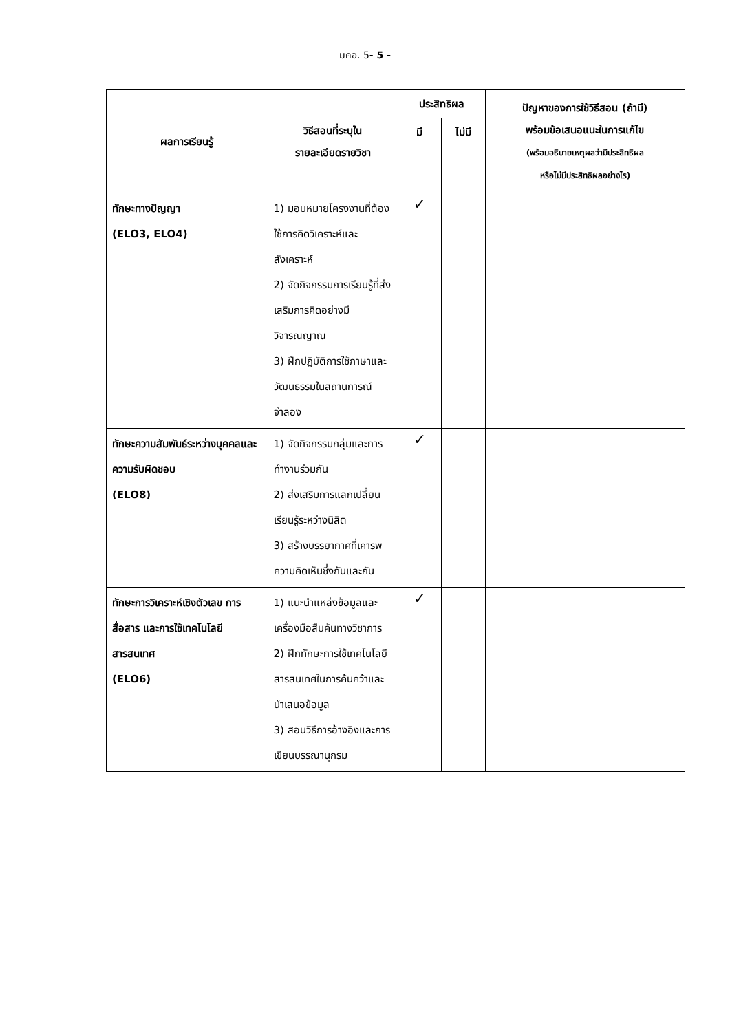มคอ. 5- 5 -
| ผลการเรียนรู้ | วิธีสอนที่ระบุใน รายละเอียดรายวิชา | ประสิทธิผล | | ปัญหาของการใช้วิธีสอน (ถ้ามี) พร้อมข้อเสนอแนะในการแก้ไข (พร้อมอธิบายเหตุผลว่ามีประสิทธิผล หรือไม่มีประสิทธิผลอย่างไร) |
| --- | --- | --- | --- | --- |
| | | มี | ไม่มี | |
| ทักษะทางปัญญา (ELO3, ELO4) | 1) มอบหมายโครงงานที่ต้องใช้การคิดวิเคราะห์และสังเคราะห์ 2) จัดกิจกรรมการเรียนรู้ที่ส่งเสริมการคิดอย่างมีวิจารณญาณ 3) ฝึกปฏิบัติการใช้ภาษาและวัฒนธรรมในสถานการณ์จำลอง | ✓ | | |
| ทักษะความสัมพันธ์ระหว่างบุคคลและความรับผิดชอบ (ELO8) | 1) จัดกิจกรรมกลุ่มและการทำงานร่วมกัน 2) ส่งเสริมการแลกเปลี่ยนเรียนรู้ระหว่างนิสิต 3) สร้างบรรยากาศที่เคารพความคิดเห็นซึ่งกันและกัน | ✓ | | |
| ทักษะการวิเคราะห์เชิงตัวเลข การสื่อสาร และการใช้เทคโนโลยีสารสนเทศ (ELO6) | 1) แนะนำแหล่งข้อมูลและเครื่องมือสืบค้นทางวิชาการ 2) ฝึกทักษะการใช้เทคโนโลยีสารสนเทศในการค้นคว้าและนำเสนอข้อมูล 3) สอนวิธีการอ้างอิงและการเขียนบรรณานุกรม | ✓ | | |